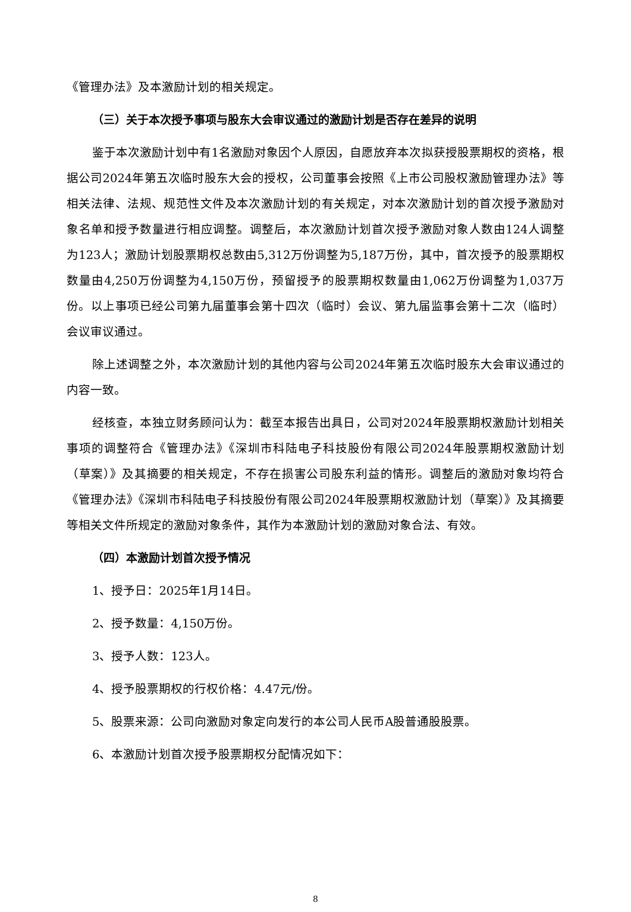《管理办法》及本激励计划的相关规定。
（三）关于本次授予事项与股东大会审议通过的激励计划是否存在差异的说明
鉴于本次激励计划中有1名激励对象因个人原因，自愿放弃本次拟获授股票期权的资格，根据公司2024年第五次临时股东大会的授权，公司董事会按照《上市公司股权激励管理办法》等相关法律、法规、规范性文件及本次激励计划的有关规定，对本次激励计划的首次授予激励对象名单和授予数量进行相应调整。调整后，本次激励计划首次授予激励对象人数由124人调整为123人；激励计划股票期权总数由5,312万份调整为5,187万份，其中，首次授予的股票期权数量由4,250万份调整为4,150万份，预留授予的股票期权数量由1,062万份调整为1,037万份。以上事项已经公司第九届董事会第十四次（临时）会议、第九届监事会第十二次（临时）会议审议通过。
除上述调整之外，本次激励计划的其他内容与公司2024年第五次临时股东大会审议通过的内容一致。
经核查，本独立财务顾问认为：截至本报告出具日，公司对2024年股票期权激励计划相关事项的调整符合《管理办法》《深圳市科陆电子科技股份有限公司2024年股票期权激励计划（草案）》及其摘要的相关规定，不存在损害公司股东利益的情形。调整后的激励对象均符合《管理办法》《深圳市科陆电子科技股份有限公司2024年股票期权激励计划（草案）》及其摘要等相关文件所规定的激励对象条件，其作为本激励计划的激励对象合法、有效。
（四）本激励计划首次授予情况
1、授予日：2025年1月14日。
2、授予数量：4,150万份。
3、授予人数：123人。
4、授予股票期权的行权价格：4.47元/份。
5、股票来源：公司向激励对象定向发行的本公司人民币A股普通股股票。
6、本激励计划首次授予股票期权分配情况如下：
8